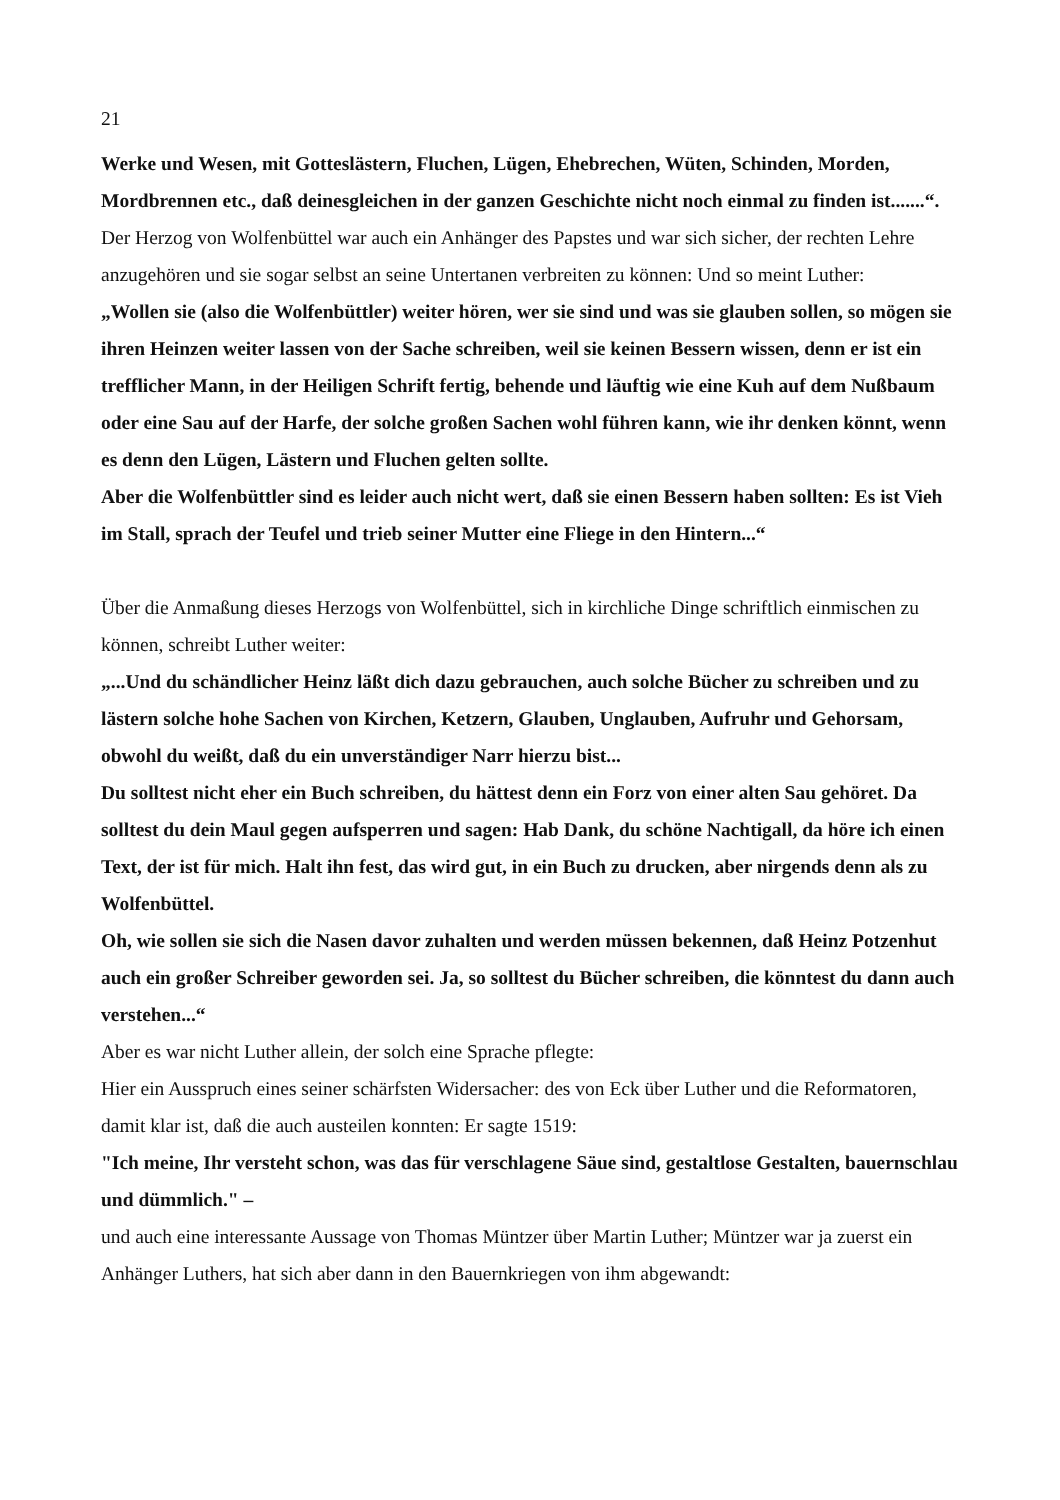21
Werke und Wesen, mit Gotteslästern, Fluchen, Lügen, Ehebrechen, Wüten, Schinden, Morden, Mordbrennen etc., daß deinesgleichen in der ganzen Geschichte nicht noch einmal zu finden ist.......“.
Der Herzog von Wolfenbüttel war auch ein Anhänger des Papstes und war sich sicher, der rechten Lehre anzugehören und sie sogar selbst an seine Untertanen verbreiten zu können: Und so meint Luther:
„Wollen sie (also die Wolfenbüttler) weiter hören, wer sie sind und was sie glauben sollen, so mögen sie ihren Heinzen weiter lassen von der Sache schreiben, weil sie keinen Bessern wissen, denn er ist ein trefflicher Mann, in der Heiligen Schrift fertig, behende und läuftig wie eine Kuh auf dem Nußbaum oder eine Sau auf der Harfe, der solche großen Sachen wohl führen kann, wie ihr denken könnt, wenn es denn den Lügen, Lästern und Fluchen gelten sollte.
Aber die Wolfenbüttler sind es leider auch nicht wert, daß sie einen Bessern haben sollten: Es ist Vieh im Stall, sprach der Teufel und trieb seiner Mutter eine Fliege in den Hintern...“
Über die Anmaßung dieses Herzogs von Wolfenbüttel, sich in kirchliche Dinge schriftlich einmischen zu können, schreibt Luther weiter:
„...Und du schändlicher Heinz läßt dich dazu gebrauchen, auch solche Bücher zu schreiben und zu lästern solche hohe Sachen von Kirchen, Ketzern, Glauben, Unglauben, Aufruhr und Gehorsam, obwohl du weißt, daß du ein unverständiger Narr hierzu bist...
Du solltest nicht eher ein Buch schreiben, du hättest denn ein Forz von einer alten Sau gehöret. Da solltest du dein Maul gegen aufsperren und sagen: Hab Dank, du schöne Nachtigall, da höre ich einen Text, der ist für mich. Halt ihn fest, das wird gut, in ein Buch zu drucken, aber nirgends denn als zu Wolfenbüttel.
Oh, wie sollen sie sich die Nasen davor zuhalten und werden müssen bekennen, daß Heinz Potzenhut auch ein großer Schreiber geworden sei. Ja, so solltest du Bücher schreiben, die könntest du dann auch verstehen...“
Aber es war nicht Luther allein, der solch eine Sprache pflegte:
Hier ein Ausspruch eines seiner schärfsten Widersacher: des von Eck über Luther und die Reformatoren, damit klar ist, daß die auch austeilen konnten: Er sagte 1519:
"Ich meine, Ihr versteht schon, was das für verschlagene Säue sind, gestaltlose Gestalten, bauernschlau und dümmlich." –
und auch eine interessante Aussage von Thomas Müntzer über Martin Luther; Müntzer war ja zuerst ein Anhänger Luthers, hat sich aber dann in den Bauernkriegen von ihm abgewandt: